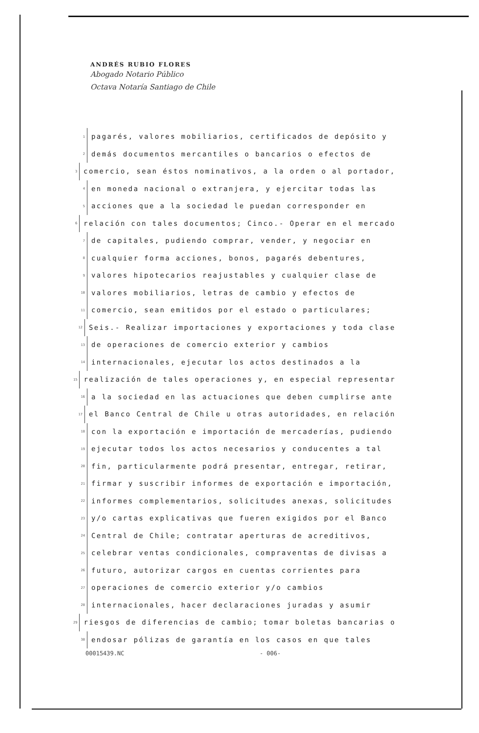ANDRÉS RUBIO FLORES
Abogado Notario Público
Octava Notaría Santiago de Chile
1 pagarés, valores mobiliarios, certificados de depósito y
2 demás documentos mercantiles o bancarios o efectos de
3 comercio, sean éstos nominativos, a la orden o al portador,
4 en moneda nacional o extranjera, y ejercitar todas las
5 acciones que a la sociedad le puedan corresponder en
6 relación con tales documentos; Cinco.- Operar en el mercado
7 de capitales, pudiendo comprar, vender, y negociar en
8 cualquier forma acciones, bonos, pagarés debentures,
9 valores hipotecarios reajustables y cualquier clase de
10 valores mobiliarios, letras de cambio y efectos de
11 comercio, sean emitidos por el estado o particulares;
12 Seis.- Realizar importaciones y exportaciones y toda clase
13 de operaciones de comercio exterior y cambios
14 internacionales, ejecutar los actos destinados a la
15 realización de tales operaciones y, en especial representar
16 a la sociedad en las actuaciones que deben cumplirse ante
17 el Banco Central de Chile u otras autoridades, en relación
18 con la exportación e importación de mercaderías, pudiendo
19 ejecutar todos los actos necesarios y conducentes a tal
20 fin, particularmente podrá presentar, entregar, retirar,
21 firmar y suscribir informes de exportación e importación,
22 informes complementarios, solicitudes anexas, solicitudes
23 y/o cartas explicativas que fueren exigidos por el Banco
24 Central de Chile; contratar aperturas de acreditivos,
25 celebrar ventas condicionales, compraventas de divisas a
26 futuro, autorizar cargos en cuentas corrientes para
27 operaciones de comercio exterior y/o cambios
28 internacionales, hacer declaraciones juradas y asumir
29 riesgos de diferencias de cambio; tomar boletas bancarias o
30 endosar pólizas de garantía en los casos en que tales
00015439.NC - 006-